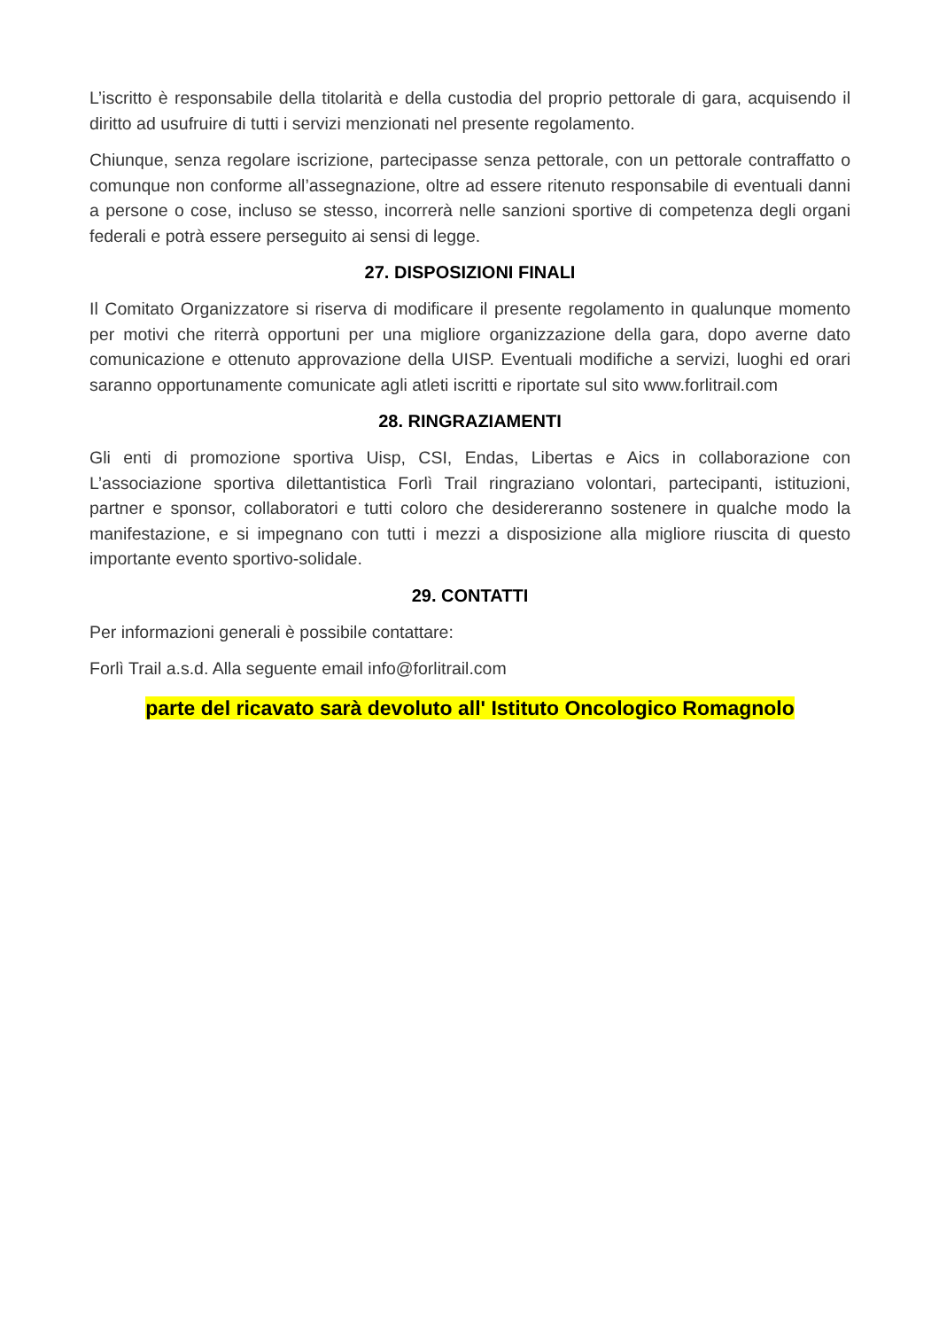L’iscritto è responsabile della titolarità e della custodia del proprio pettorale di gara, acquisendo il diritto ad usufruire di tutti i servizi menzionati nel presente regolamento.
Chiunque, senza regolare iscrizione, partecipasse senza pettorale, con un pettorale contraffatto o comunque non conforme all’assegnazione, oltre ad essere ritenuto responsabile di eventuali danni a persone o cose, incluso se stesso, incorrerà nelle sanzioni sportive di competenza degli organi federali e potrà essere perseguito ai sensi di legge.
27. DISPOSIZIONI FINALI
Il Comitato Organizzatore si riserva di modificare il presente regolamento in qualunque momento per motivi che riterrà opportuni per una migliore organizzazione della gara, dopo averne dato comunicazione e ottenuto approvazione della UISP. Eventuali modifiche a servizi, luoghi ed orari saranno opportunamente comunicate agli atleti iscritti e riportate sul sito www.forlitrail.com
28. RINGRAZIAMENTI
Gli enti di promozione sportiva Uisp, CSI, Endas, Libertas e Aics in collaborazione con L’associazione sportiva dilettantistica Forlì Trail ringraziano volontari, partecipanti, istituzioni, partner e sponsor, collaboratori e tutti coloro che desidereranno sostenere in qualche modo la manifestazione, e si impegnano con tutti i mezzi a disposizione alla migliore riuscita di questo importante evento sportivo-solidale.
29. CONTATTI
Per informazioni generali è possibile contattare:
Forlì Trail a.s.d. Alla seguente email info@forlitrail.com
parte del ricavato sarà devoluto all' Istituto Oncologico Romagnolo